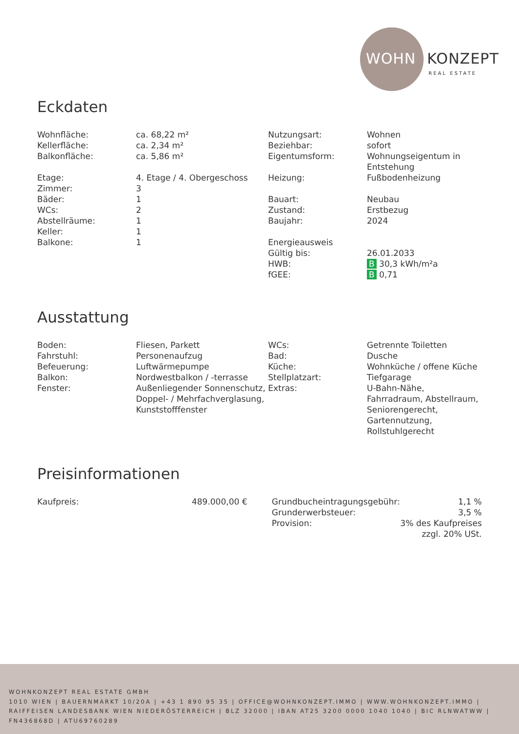WOHN KONZEPT
REAL ESTATE
Eckdaten
| Wohnfläche: | ca. 68,22 m² | Nutzungsart: | Wohnen |
| Kellerfläche: | ca. 2,34 m² | Beziehbar: | sofort |
| Balkonfläche: | ca. 5,86 m² | Eigentumsform: | Wohnungseigentum in Entstehung |
| Etage: | 4. Etage / 4. Obergeschoss | Heizung: | Fußbodenheizung |
| Zimmer: | 3 | | |
| Bäder: | 1 | Bauart: | Neubau |
| WCs: | 2 | Zustand: | Erstbezug |
| Abstellräume: | 1 | Baujahr: | 2024 |
| Keller: | 1 | | |
| Balkone: | 1 | Energieausweis | |
| | | Gültig bis: | 26.01.2033 |
| | | HWB: | B 30,3 kWh/m²a |
| | | fGEE: | B 0,71 |
Ausstattung
| Boden: | Fliesen, Parkett | WCs: | Getrennte Toiletten |
| Fahrstuhl: | Personenaufzug | Bad: | Dusche |
| Befeuerung: | Luftwärmepumpe | Küche: | Wohnküche / offene Küche |
| Balkon: | Nordwestbalkon / -terrasse | Stellplatzart: | Tiefgarage |
| Fenster: | Außenliegender Sonnenschutz, Doppel- / Mehrfachverglasung, Kunststofffenster | Extras: | U-Bahn-Nähe, Fahrradraum, Abstellraum, Seniorengerecht, Gartennutzung, Rollstuhlgerecht |
Preisinformationen
| Kaufpreis: | 489.000,00 € |
| Grundbucheintragungsgebühr: | 1,1 % |
| Grunderwerbsteuer: | 3,5 % |
| Provision: | 3% des Kaufpreises zzgl. 20% USt. |
WOHNKONZEPT REAL ESTATE GMBH
1010 WIEN | BAUERNMARKT 10/20A | +43 1 890 95 35 | OFFICE@WOHNKONZEPT.IMMO | WWW.WOHNKONZEPT.IMMO | RAIFFEISEN LANDESBANK WIEN NIEDERÖSTERREICH | BLZ 32000 | IBAN AT25 3200 0000 1040 1040 | BIC RLNWATWW | FN436868D | ATU69760289